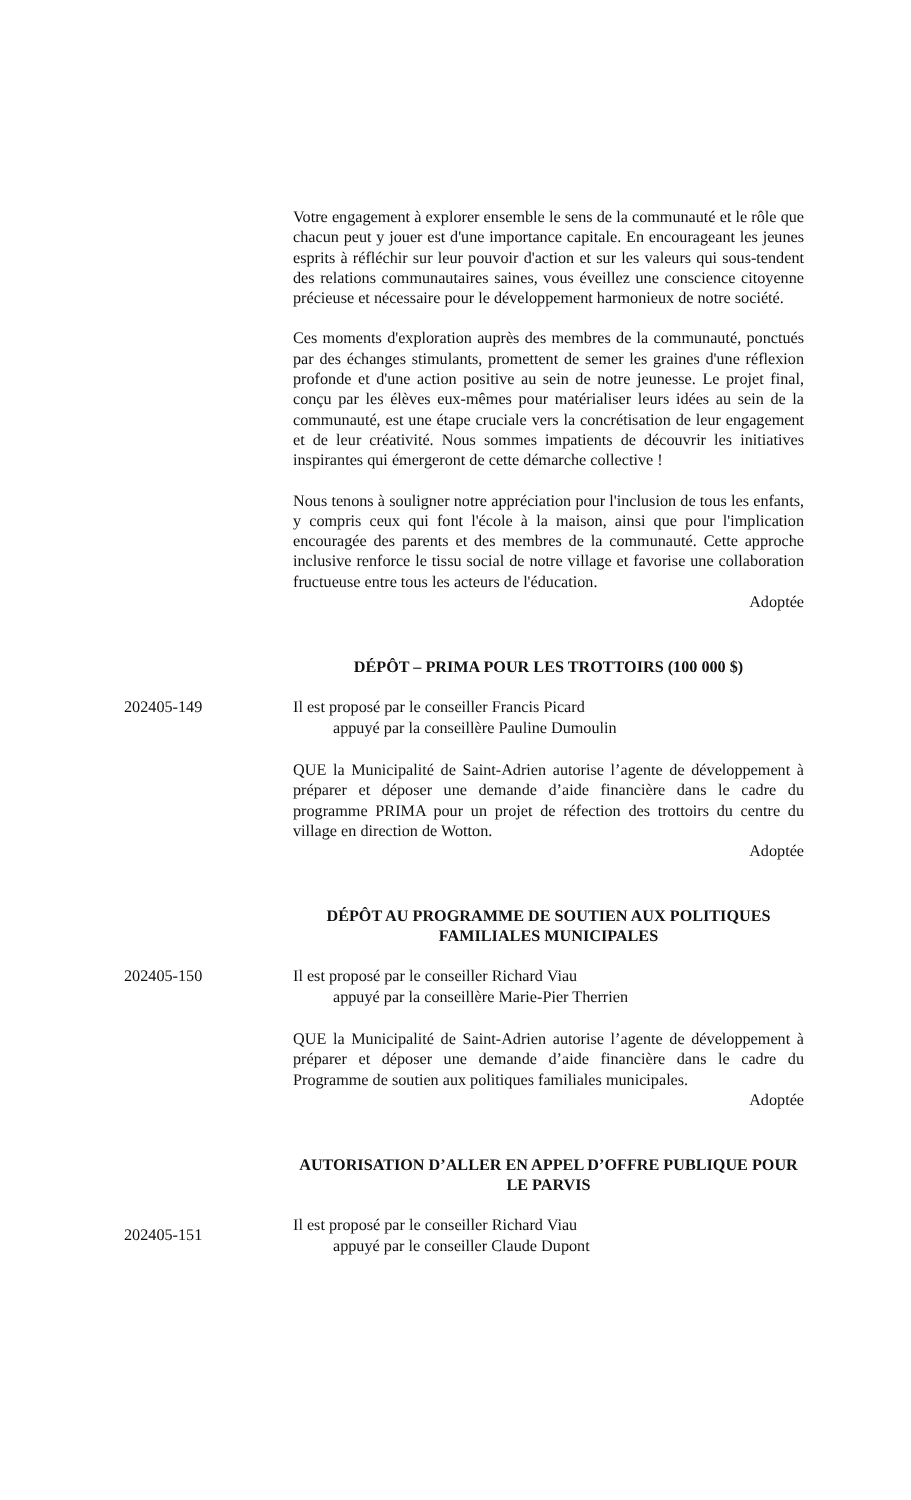Votre engagement à explorer ensemble le sens de la communauté et le rôle que chacun peut y jouer est d'une importance capitale. En encourageant les jeunes esprits à réfléchir sur leur pouvoir d'action et sur les valeurs qui sous-tendent des relations communautaires saines, vous éveillez une conscience citoyenne précieuse et nécessaire pour le développement harmonieux de notre société.
Ces moments d'exploration auprès des membres de la communauté, ponctués par des échanges stimulants, promettent de semer les graines d'une réflexion profonde et d'une action positive au sein de notre jeunesse. Le projet final, conçu par les élèves eux-mêmes pour matérialiser leurs idées au sein de la communauté, est une étape cruciale vers la concrétisation de leur engagement et de leur créativité. Nous sommes impatients de découvrir les initiatives inspirantes qui émergeront de cette démarche collective !
Nous tenons à souligner notre appréciation pour l'inclusion de tous les enfants, y compris ceux qui font l'école à la maison, ainsi que pour l'implication encouragée des parents et des membres de la communauté. Cette approche inclusive renforce le tissu social de notre village et favorise une collaboration fructueuse entre tous les acteurs de l'éducation.
Adoptée
DÉPÔT – PRIMA POUR LES TROTTOIRS (100 000 $)
202405-149 Il est proposé par le conseiller Francis Picard
appuyé par la conseillère Pauline Dumoulin
QUE la Municipalité de Saint-Adrien autorise l’agente de développement à préparer et déposer une demande d’aide financière dans le cadre du programme PRIMA pour un projet de réfection des trottoirs du centre du village en direction de Wotton.
Adoptée
DÉPÔT AU PROGRAMME DE SOUTIEN AUX POLITIQUES FAMILIALES MUNICIPALES
202405-150 Il est proposé par le conseiller Richard Viau
appuyé par la conseillère Marie-Pier Therrien
QUE la Municipalité de Saint-Adrien autorise l’agente de développement à préparer et déposer une demande d’aide financière dans le cadre du Programme de soutien aux politiques familiales municipales.
Adoptée
AUTORISATION D’ALLER EN APPEL D’OFFRE PUBLIQUE POUR LE PARVIS
202405-151
Il est proposé par le conseiller Richard Viau
appuyé par le conseiller Claude Dupont